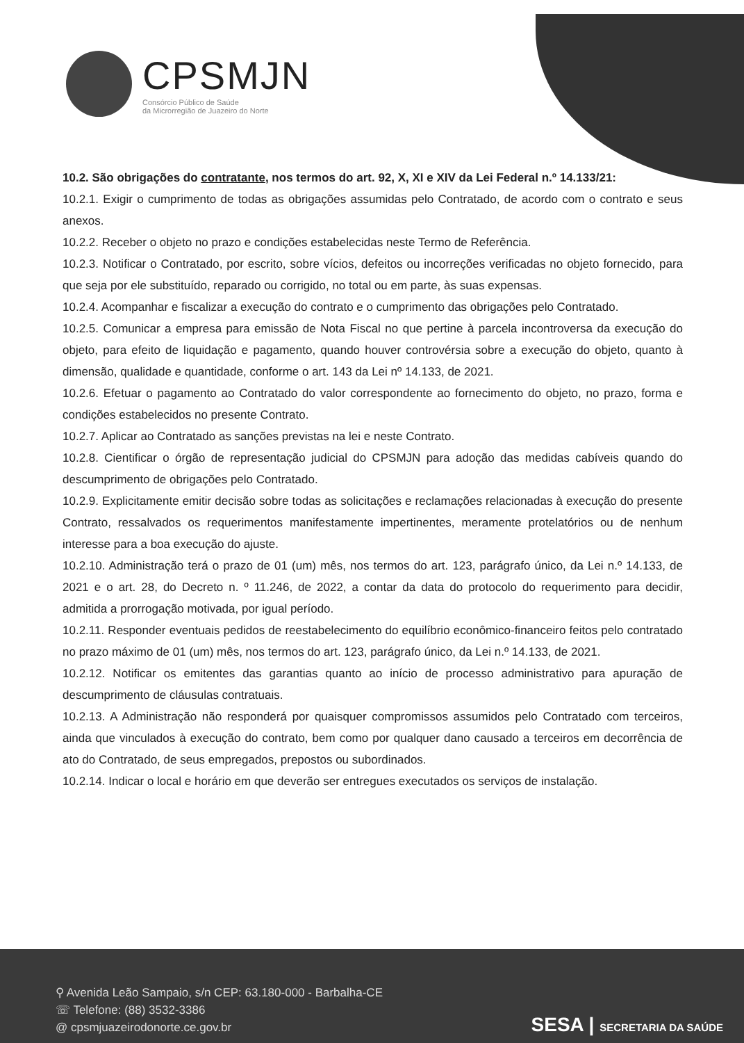CPSMJN
Consórcio Público de Saúde
da Microrregião de Juazeiro do Norte
10.2. São obrigações do contratante, nos termos do art. 92, X, XI e XIV da Lei Federal n.º 14.133/21:
10.2.1. Exigir o cumprimento de todas as obrigações assumidas pelo Contratado, de acordo com o contrato e seus anexos.
10.2.2. Receber o objeto no prazo e condições estabelecidas neste Termo de Referência.
10.2.3. Notificar o Contratado, por escrito, sobre vícios, defeitos ou incorreções verificadas no objeto fornecido, para que seja por ele substituído, reparado ou corrigido, no total ou em parte, às suas expensas.
10.2.4. Acompanhar e fiscalizar a execução do contrato e o cumprimento das obrigações pelo Contratado.
10.2.5. Comunicar a empresa para emissão de Nota Fiscal no que pertine à parcela incontroversa da execução do objeto, para efeito de liquidação e pagamento, quando houver controvérsia sobre a execução do objeto, quanto à dimensão, qualidade e quantidade, conforme o art. 143 da Lei nº 14.133, de 2021.
10.2.6. Efetuar o pagamento ao Contratado do valor correspondente ao fornecimento do objeto, no prazo, forma e condições estabelecidos no presente Contrato.
10.2.7. Aplicar ao Contratado as sanções previstas na lei e neste Contrato.
10.2.8. Cientificar o órgão de representação judicial do CPSMJN para adoção das medidas cabíveis quando do descumprimento de obrigações pelo Contratado.
10.2.9. Explicitamente emitir decisão sobre todas as solicitações e reclamações relacionadas à execução do presente Contrato, ressalvados os requerimentos manifestamente impertinentes, meramente protelatórios ou de nenhum interesse para a boa execução do ajuste.
10.2.10. Administração terá o prazo de 01 (um) mês, nos termos do art. 123, parágrafo único, da Lei n.º 14.133, de 2021 e o art. 28, do Decreto n. º 11.246, de 2022, a contar da data do protocolo do requerimento para decidir, admitida a prorrogação motivada, por igual período.
10.2.11. Responder eventuais pedidos de reestabelecimento do equilíbrio econômico-financeiro feitos pelo contratado no prazo máximo de 01 (um) mês, nos termos do art. 123, parágrafo único, da Lei n.º 14.133, de 2021.
10.2.12. Notificar os emitentes das garantias quanto ao início de processo administrativo para apuração de descumprimento de cláusulas contratuais.
10.2.13. A Administração não responderá por quaisquer compromissos assumidos pelo Contratado com terceiros, ainda que vinculados à execução do contrato, bem como por qualquer dano causado a terceiros em decorrência de ato do Contratado, de seus empregados, prepostos ou subordinados.
10.2.14. Indicar o local e horário em que deverão ser entregues executados os serviços de instalação.
⚲ Avenida Leão Sampaio, s/n CEP: 63.180-000 - Barbalha-CE
☏ Telefone: (88) 3532-3386
@ cpsmjuazeirodonorte.ce.gov.br
SESA | SECRETARIA DA SAÚDE